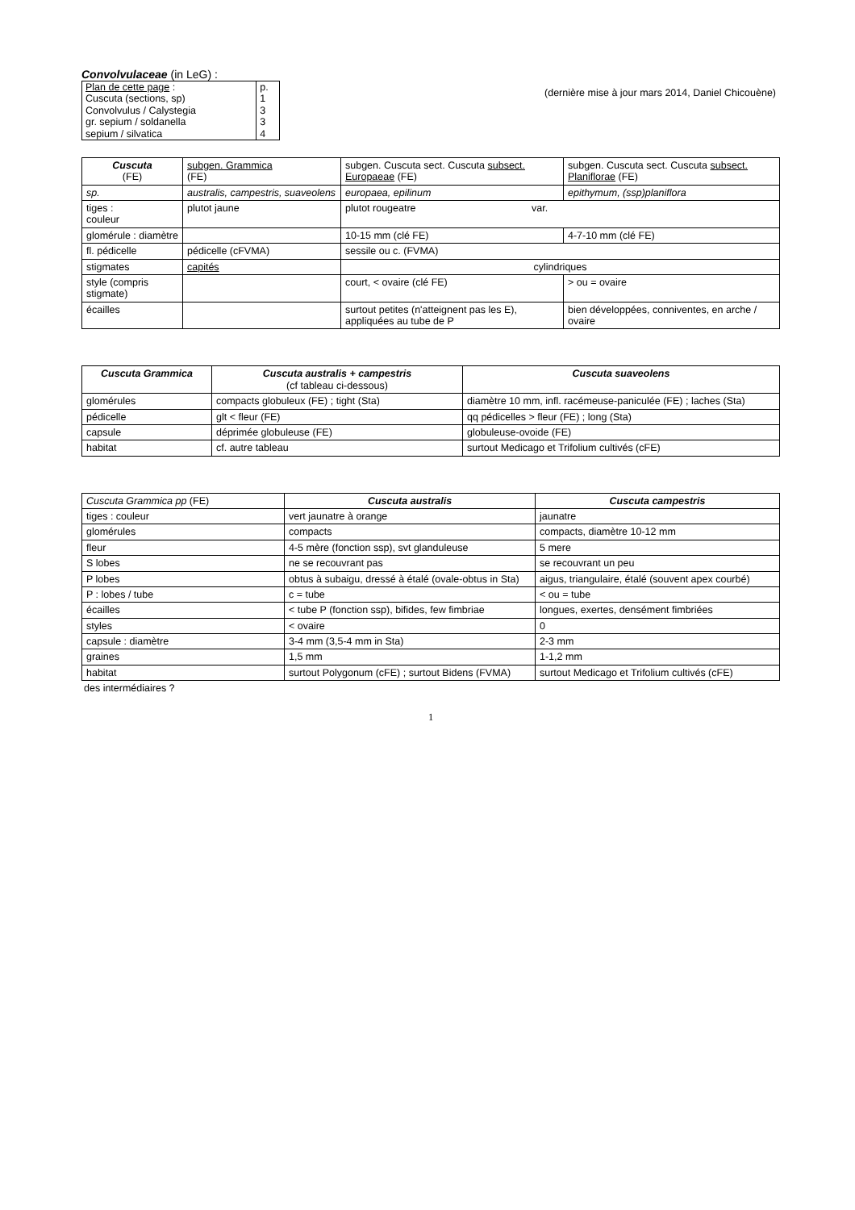Convolvulaceae (in LeG) :
| Plan de cette page : | p. |
| Cuscuta (sections, sp) | 1 |
| Convolvulus / Calystegia | 3 |
| gr. sepium / soldanella | 3 |
| sepium / silvatica | 4 |
(dernière mise à jour mars 2014, Daniel Chicouène)
| Cuscuta (FE) | subgen. Grammica (FE) | subgen. Cuscuta sect. Cuscuta subsect. Europaeae (FE) | subgen. Cuscuta sect. Cuscuta subsect. Planiflorae (FE) |
| sp. | australis, campestris, suaveolens | europaea, epilinum | epithymum, (ssp)planiflora |
| tiges : couleur | plutot jaune | plutot rougeatre var. | |
| glomérule : diamètre | | 10-15 mm (clé FE) | 4-7-10 mm (clé FE) |
| fl. pédicelle | pédicelle (cFVMA) | sessile ou c. (FVMA) | |
| stigmates | capités | cylindriques | |
| style (compris stigmate) | | court, < ovaire (clé FE) | > ou = ovaire |
| écailles | | surtout petites (n'atteignent pas les E), appliquées au tube de P | bien développées, conniventes, en arche / ovaire |
| Cuscuta Grammica | Cuscuta australis + campestris (cf tableau ci-dessous) | Cuscuta suaveolens |
| glomérules | compacts globuleux (FE) ; tight (Sta) | diamètre 10 mm, infl. racémeuse-paniculée (FE) ; laches (Sta) |
| pédicelle | glt < fleur (FE) | qq pédicelles > fleur (FE) ; long (Sta) |
| capsule | déprimée globuleuse (FE) | globuleuse-ovoide (FE) |
| habitat | cf. autre tableau | surtout Medicago et Trifolium cultivés (cFE) |
| Cuscuta Grammica pp (FE) | Cuscuta australis | Cuscuta campestris |
| tiges : couleur | vert jaunatre à orange | jaunatre |
| glomérules | compacts | compacts, diamètre 10-12 mm |
| fleur | 4-5 mère (fonction ssp), svt glanduleuse | 5 mere |
| S lobes | ne se recouvrant pas | se recouvrant un peu |
| P lobes | obtus à subaigu, dressé à étalé (ovale-obtus in Sta) | aigus, triangulaire, étalé (souvent apex courbé) |
| P : lobes / tube | c = tube | < ou = tube |
| écailles | < tube P (fonction ssp), bifides, few fimbriae | longues, exertes, densément fimbriées |
| styles | < ovaire | 0 |
| capsule : diamètre | 3-4 mm (3,5-4 mm in Sta) | 2-3 mm |
| graines | 1,5 mm | 1-1,2 mm |
| habitat | surtout Polygonum (cFE) ; surtout Bidens (FVMA) | surtout Medicago et Trifolium cultivés (cFE) |
des intermédiaires ?
1